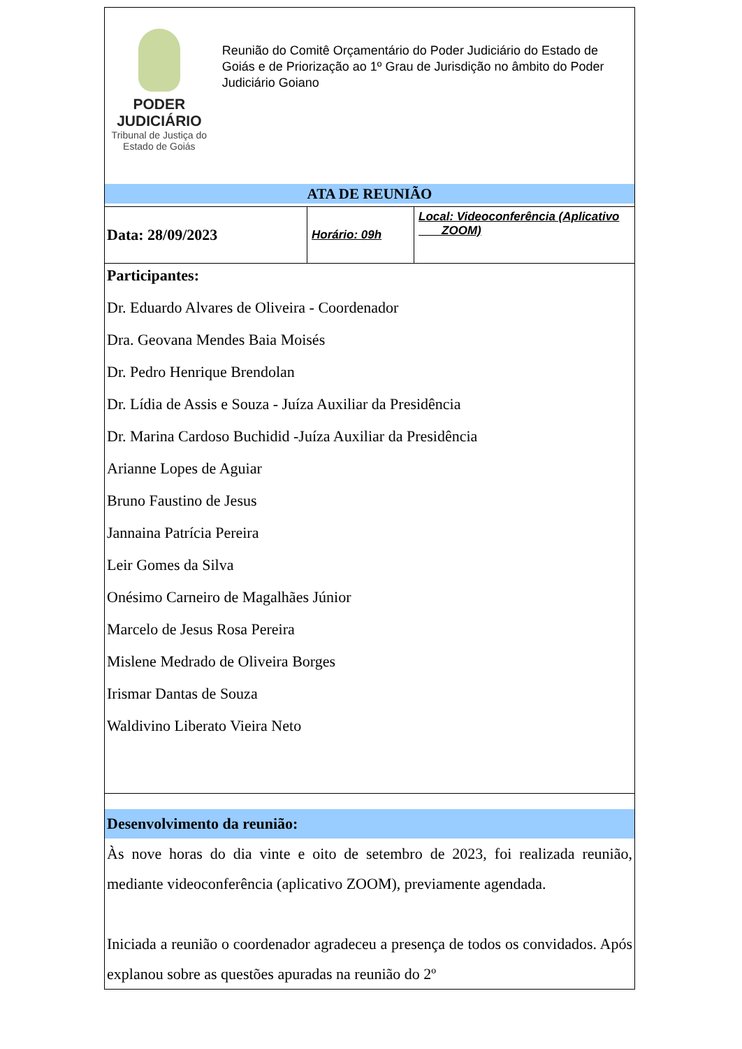PODER JUDICIÁRIO
Tribunal de Justiça do Estado de Goiás
Reunião do Comitê Orçamentário do Poder Judiciário do Estado de Goiás e de Priorização ao 1º Grau de Jurisdição no âmbito do Poder Judiciário Goiano
ATA DE REUNIÃO
| Data: 28/09/2023 | Horário: 09h | Local: Videoconferência (Aplicativo ZOOM) |
Participantes:
Dr. Eduardo Alvares de Oliveira - Coordenador
Dra. Geovana Mendes Baia Moisés
Dr. Pedro Henrique Brendolan
Dr. Lídia de Assis e Souza - Juíza Auxiliar da Presidência
Dr. Marina Cardoso Buchidid -Juíza Auxiliar da Presidência
Arianne Lopes de Aguiar
Bruno Faustino de Jesus
Jannaina Patrícia Pereira
Leir Gomes da Silva
Onésimo Carneiro de Magalhães Júnior
Marcelo de Jesus Rosa Pereira
Mislene Medrado de Oliveira Borges
Irismar Dantas de Souza
Waldivino Liberato Vieira Neto
Desenvolvimento da reunião:
Às nove horas do dia vinte e oito de setembro de 2023, foi realizada reunião, mediante videoconferência (aplicativo ZOOM), previamente agendada.
Iniciada a reunião o coordenador agradeceu a presença de todos os convidados. Após explanou sobre as questões apuradas na reunião do 2º